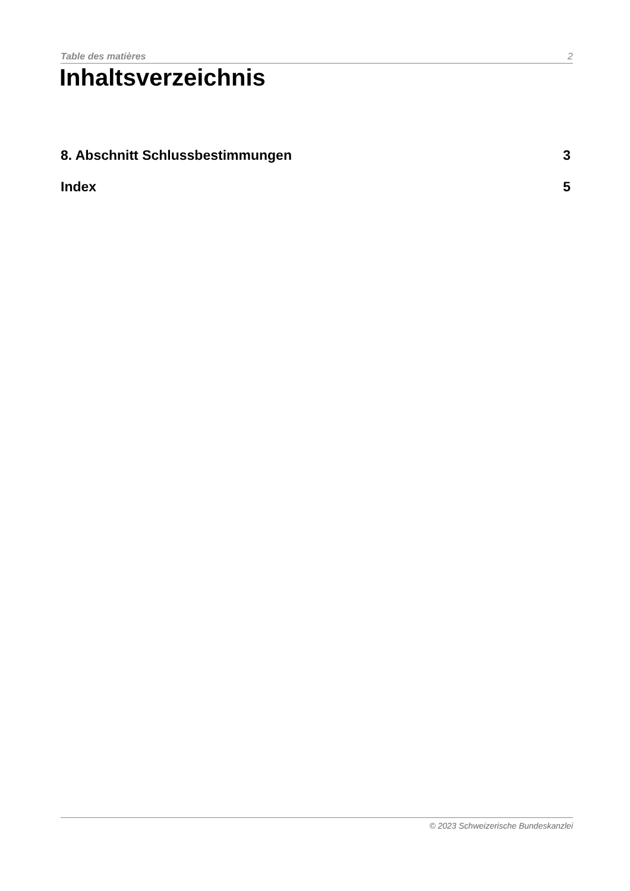Table des matières 2
Inhaltsverzeichnis
8. Abschnitt Schlussbestimmungen 3
Index 5
© 2023 Schweizerische Bundeskanzlei